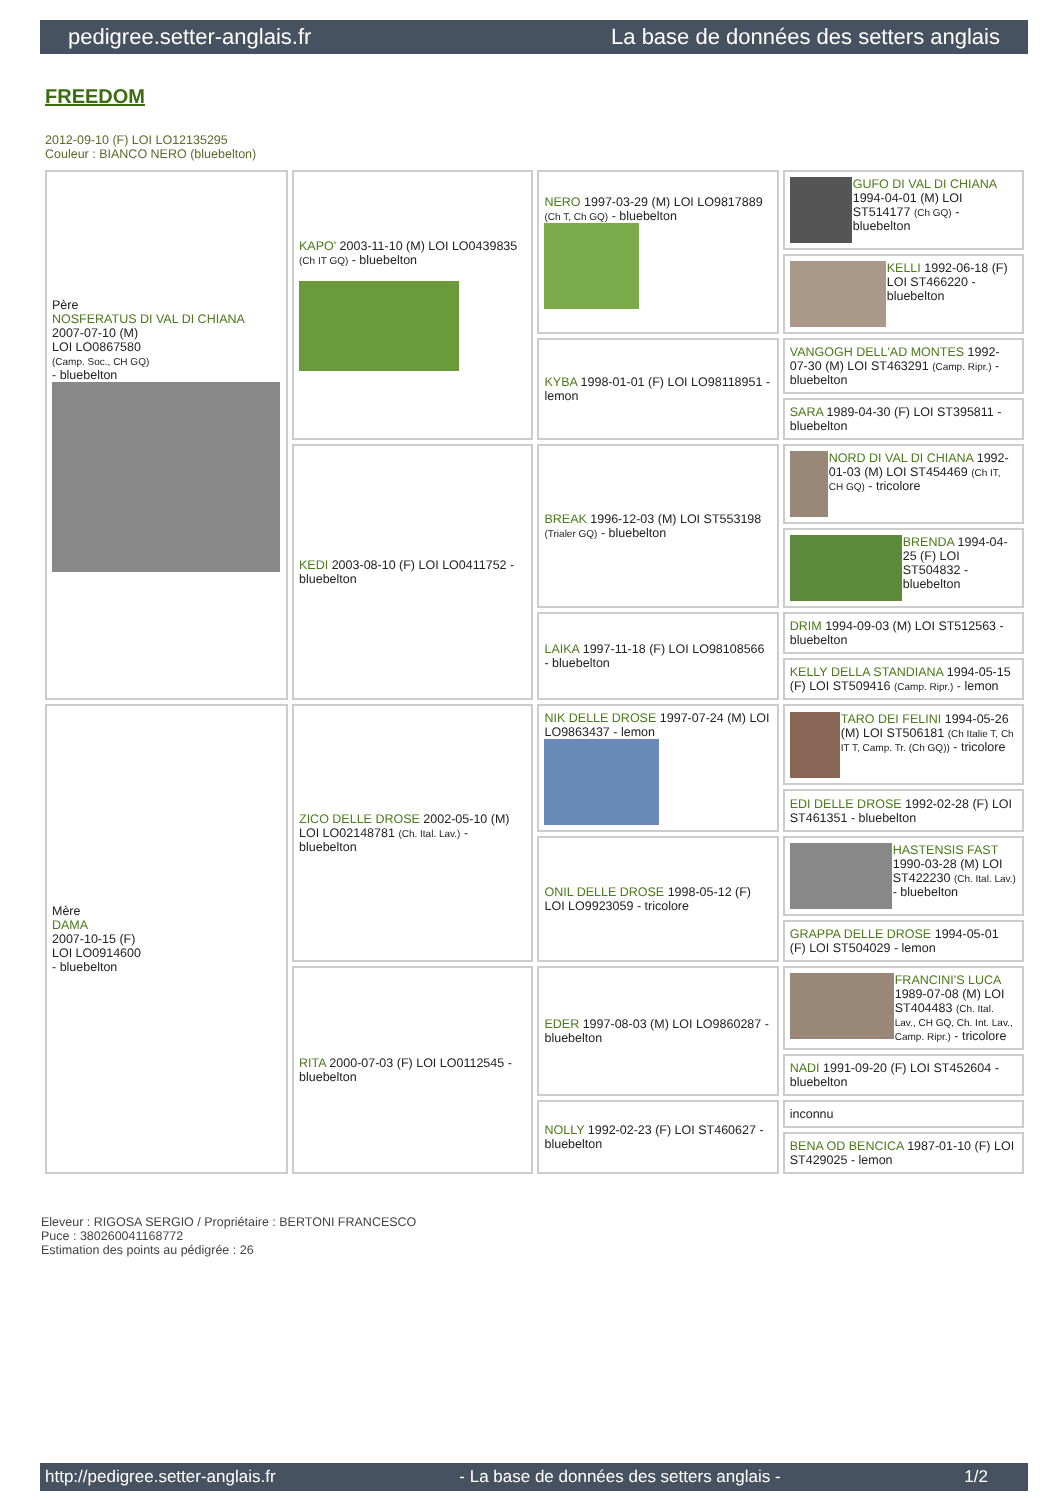pedigree.setter-anglais.fr La base de données des setters anglais
FREEDOM
2012-09-10 (F) LOI LO12135295
Couleur : BIANCO NERO (bluebelton)
| Père NOSFERATUS DI VAL DI CHIANA 2007-07-10 (M) LOI LO0867580 (Camp. Soc., CH GQ) - bluebelton | KAPO' 2003-11-10 (M) LOI LO0439835 (Ch IT GQ) - bluebelton | NERO 1997-03-29 (M) LOI LO9817889 (Ch T, Ch GQ) - bluebelton | GUFO DI VAL DI CHIANA 1994-04-01 (M) LOI ST514177 (Ch GQ) - bluebelton |
| | | | KELLI 1992-06-18 (F) LOI ST466220 - bluebelton |
| | | KYBA 1998-01-01 (F) LOI LO98118951 - lemon | VANGOGH DELL'AD MONTES 1992-07-30 (M) LOI ST463291 (Camp. Ripr.) - bluebelton |
| | | | SARA 1989-04-30 (F) LOI ST395811 - bluebelton |
| | KEDI 2003-08-10 (F) LOI LO0411752 - bluebelton | BREAK 1996-12-03 (M) LOI ST553198 (Trialer GQ) - bluebelton | NORD DI VAL DI CHIANA 1992-01-03 (M) LOI ST454469 (Ch IT, CH GQ) - tricolore |
| | | | BRENDA 1994-04-25 (F) LOI ST504832 - bluebelton |
| | | LAIKA 1997-11-18 (F) LOI LO98108566 - bluebelton | DRIM 1994-09-03 (M) LOI ST512563 - bluebelton |
| | | | KELLY DELLA STANDIANA 1994-05-15 (F) LOI ST509416 (Camp. Ripr.) - lemon |
| Mère DAMA 2007-10-15 (F) LOI LO0914600 - bluebelton | ZICO DELLE DROSE 2002-05-10 (M) LOI LO02148781 (Ch. Ital. Lav.) - bluebelton | NIK DELLE DROSE 1997-07-24 (M) LOI LO9863437 - lemon | TARO DEI FELINI 1994-05-26 (M) LOI ST506181 (Ch Italie T, Ch IT T, Camp. Tr. (Ch GQ)) - tricolore |
| | | | EDI DELLE DROSE 1992-02-28 (F) LOI ST461351 - bluebelton |
| | | ONIL DELLE DROSE 1998-05-12 (F) LOI LO9923059 - tricolore | HASTENSIS FAST 1990-03-28 (M) LOI ST422230 (Ch. Ital. Lav.) - bluebelton |
| | | | GRAPPA DELLE DROSE 1994-05-01 (F) LOI ST504029 - lemon |
| | RITA 2000-07-03 (F) LOI LO0112545 - bluebelton | EDER 1997-08-03 (M) LOI LO9860287 - bluebelton | FRANCINI'S LUCA 1989-07-08 (M) LOI ST404483 (Ch. Ital. Lav., CH GQ, Ch. Int. Lav., Camp. Ripr.) - tricolore |
| | | | NADI 1991-09-20 (F) LOI ST452604 - bluebelton |
| | | NOLLY 1992-02-23 (F) LOI ST460627 - bluebelton | inconnu |
| | | | BENA OD BENCICA 1987-01-10 (F) LOI ST429025 - lemon |
Eleveur : RIGOSA SERGIO / Propriétaire : BERTONI FRANCESCO
Puce : 380260041168772
Estimation des points au pédigrée : 26
http://pedigree.setter-anglais.fr - La base de données des setters anglais - 1/2